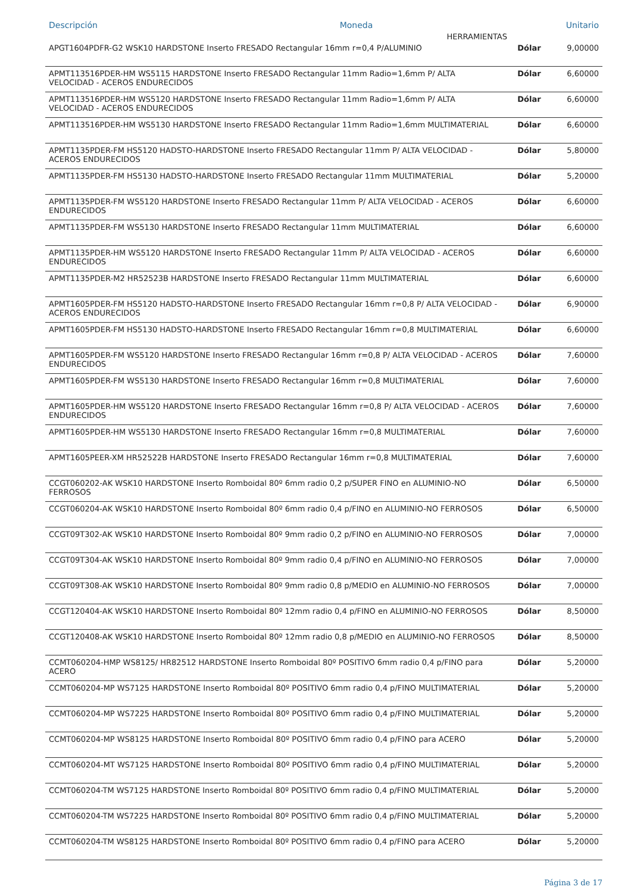| Descripción | | Moneda | Unitario |
| --- | --- | --- | --- |
| HERRAMIENTAS | | |
| APGT1604PDFR-G2 WSK10 HARDSTONE Inserto FRESADO Rectangular 16mm r=0,4 P/ALUMINIO | Dólar | 9,00000 |
| APMT113516PDER-HM WS5115 HARDSTONE Inserto FRESADO Rectangular 11mm Radio=1,6mm P/ ALTA VELOCIDAD - ACEROS ENDURECIDOS | Dólar | 6,60000 |
| APMT113516PDER-HM WS5120 HARDSTONE Inserto FRESADO Rectangular 11mm Radio=1,6mm P/ ALTA VELOCIDAD - ACEROS ENDURECIDOS | Dólar | 6,60000 |
| APMT113516PDER-HM WS5130 HARDSTONE Inserto FRESADO Rectangular 11mm Radio=1,6mm MULTIMATERIAL | Dólar | 6,60000 |
| APMT1135PDER-FM HS5120 HADSTO-HARDSTONE Inserto FRESADO Rectangular 11mm P/ ALTA VELOCIDAD - ACEROS ENDURECIDOS | Dólar | 5,80000 |
| APMT1135PDER-FM HS5130 HADSTO-HARDSTONE Inserto FRESADO Rectangular 11mm MULTIMATERIAL | Dólar | 5,20000 |
| APMT1135PDER-FM WS5120 HARDSTONE Inserto FRESADO Rectangular 11mm P/ ALTA VELOCIDAD - ACEROS ENDURECIDOS | Dólar | 6,60000 |
| APMT1135PDER-FM WS5130 HARDSTONE Inserto FRESADO Rectangular 11mm MULTIMATERIAL | Dólar | 6,60000 |
| APMT1135PDER-HM WS5120 HARDSTONE Inserto FRESADO Rectangular 11mm P/ ALTA VELOCIDAD - ACEROS ENDURECIDOS | Dólar | 6,60000 |
| APMT1135PDER-M2 HR52523B HARDSTONE Inserto FRESADO Rectangular 11mm MULTIMATERIAL | Dólar | 6,60000 |
| APMT1605PDER-FM HS5120 HADSTO-HARDSTONE Inserto FRESADO Rectangular 16mm r=0,8 P/ ALTA VELOCIDAD - ACEROS ENDURECIDOS | Dólar | 6,90000 |
| APMT1605PDER-FM HS5130 HADSTO-HARDSTONE Inserto FRESADO Rectangular 16mm r=0,8 MULTIMATERIAL | Dólar | 6,60000 |
| APMT1605PDER-FM WS5120 HARDSTONE Inserto FRESADO Rectangular 16mm r=0,8 P/ ALTA VELOCIDAD - ACEROS ENDURECIDOS | Dólar | 7,60000 |
| APMT1605PDER-FM WS5130 HARDSTONE Inserto FRESADO Rectangular 16mm r=0,8 MULTIMATERIAL | Dólar | 7,60000 |
| APMT1605PDER-HM WS5120 HARDSTONE Inserto FRESADO Rectangular 16mm r=0,8 P/ ALTA VELOCIDAD - ACEROS ENDURECIDOS | Dólar | 7,60000 |
| APMT1605PDER-HM WS5130 HARDSTONE Inserto FRESADO Rectangular 16mm r=0,8 MULTIMATERIAL | Dólar | 7,60000 |
| APMT1605PEER-XM HR52522B HARDSTONE Inserto FRESADO Rectangular 16mm r=0,8 MULTIMATERIAL | Dólar | 7,60000 |
| CCGT060202-AK WSK10 HARDSTONE Inserto Romboidal 80º 6mm radio 0,2 p/SUPER FINO en ALUMINIO-NO FERROSOS | Dólar | 6,50000 |
| CCGT060204-AK WSK10 HARDSTONE Inserto Romboidal 80º 6mm radio 0,4 p/FINO en ALUMINIO-NO FERROSOS | Dólar | 6,50000 |
| CCGT09T302-AK WSK10 HARDSTONE Inserto Romboidal 80º 9mm radio 0,2 p/FINO en ALUMINIO-NO FERROSOS | Dólar | 7,00000 |
| CCGT09T304-AK WSK10 HARDSTONE Inserto Romboidal 80º 9mm radio 0,4 p/FINO en ALUMINIO-NO FERROSOS | Dólar | 7,00000 |
| CCGT09T308-AK WSK10 HARDSTONE Inserto Romboidal 80º 9mm radio 0,8 p/MEDIO en ALUMINIO-NO FERROSOS | Dólar | 7,00000 |
| CCGT120404-AK WSK10 HARDSTONE Inserto Romboidal 80º 12mm radio 0,4 p/FINO en ALUMINIO-NO FERROSOS | Dólar | 8,50000 |
| CCGT120408-AK WSK10 HARDSTONE Inserto Romboidal 80º 12mm radio 0,8 p/MEDIO en ALUMINIO-NO FERROSOS | Dólar | 8,50000 |
| CCMT060204-HMP WS8125/ HR82512 HARDSTONE Inserto Romboidal 80º POSITIVO 6mm radio 0,4 p/FINO para ACERO | Dólar | 5,20000 |
| CCMT060204-MP WS7125 HARDSTONE Inserto Romboidal 80º POSITIVO 6mm radio 0,4 p/FINO MULTIMATERIAL | Dólar | 5,20000 |
| CCMT060204-MP WS7225 HARDSTONE Inserto Romboidal 80º POSITIVO 6mm radio 0,4 p/FINO MULTIMATERIAL | Dólar | 5,20000 |
| CCMT060204-MP WS8125 HARDSTONE Inserto Romboidal 80º POSITIVO 6mm radio 0,4 p/FINO para ACERO | Dólar | 5,20000 |
| CCMT060204-MT WS7125 HARDSTONE Inserto Romboidal 80º POSITIVO 6mm radio 0,4 p/FINO MULTIMATERIAL | Dólar | 5,20000 |
| CCMT060204-TM WS7125 HARDSTONE Inserto Romboidal 80º POSITIVO 6mm radio 0,4 p/FINO MULTIMATERIAL | Dólar | 5,20000 |
| CCMT060204-TM WS7225 HARDSTONE Inserto Romboidal 80º POSITIVO 6mm radio 0,4 p/FINO MULTIMATERIAL | Dólar | 5,20000 |
| CCMT060204-TM WS8125 HARDSTONE Inserto Romboidal 80º POSITIVO 6mm radio 0,4 p/FINO para ACERO | Dólar | 5,20000 |
Página 3 de 17